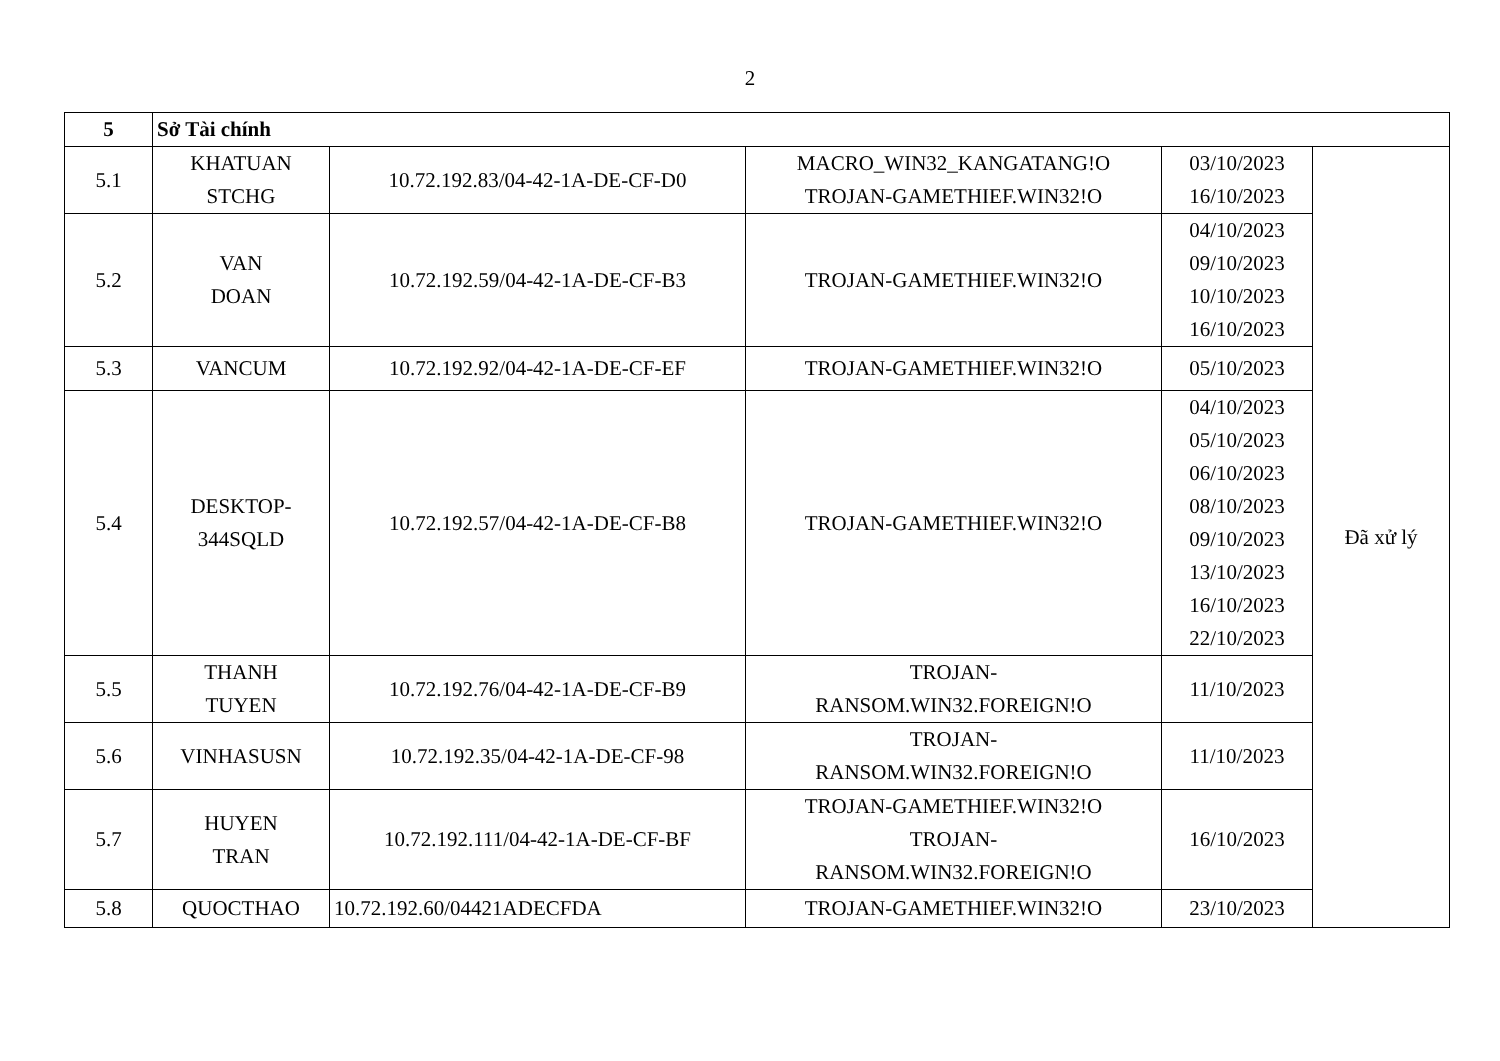2
| 5 | Sở Tài chính | | | | |
| 5.1 | KHATUAN STCHG | 10.72.192.83/04-42-1A-DE-CF-D0 | MACRO_WIN32_KANGATANG!O TROJAN-GAMETHIEF.WIN32!O | 03/10/2023 16/10/2023 | Đã xử lý |
| 5.2 | VAN DOAN | 10.72.192.59/04-42-1A-DE-CF-B3 | TROJAN-GAMETHIEF.WIN32!O | 04/10/2023 09/10/2023 10/10/2023 16/10/2023 | |
| 5.3 | VANCUM | 10.72.192.92/04-42-1A-DE-CF-EF | TROJAN-GAMETHIEF.WIN32!O | 05/10/2023 | |
| 5.4 | DESKTOP- 344SQLD | 10.72.192.57/04-42-1A-DE-CF-B8 | TROJAN-GAMETHIEF.WIN32!O | 04/10/2023 05/10/2023 06/10/2023 08/10/2023 09/10/2023 13/10/2023 16/10/2023 22/10/2023 | |
| 5.5 | THANH TUYEN | 10.72.192.76/04-42-1A-DE-CF-B9 | TROJAN- RANSOM.WIN32.FOREIGN!O | 11/10/2023 | |
| 5.6 | VINHASUSN | 10.72.192.35/04-42-1A-DE-CF-98 | TROJAN- RANSOM.WIN32.FOREIGN!O | 11/10/2023 | |
| 5.7 | HUYEN TRAN | 10.72.192.111/04-42-1A-DE-CF-BF | TROJAN-GAMETHIEF.WIN32!O TROJAN- RANSOM.WIN32.FOREIGN!O | 16/10/2023 | |
| 5.8 | QUOCTHAO | 10.72.192.60/04421ADECFDA | TROJAN-GAMETHIEF.WIN32!O | 23/10/2023 | |